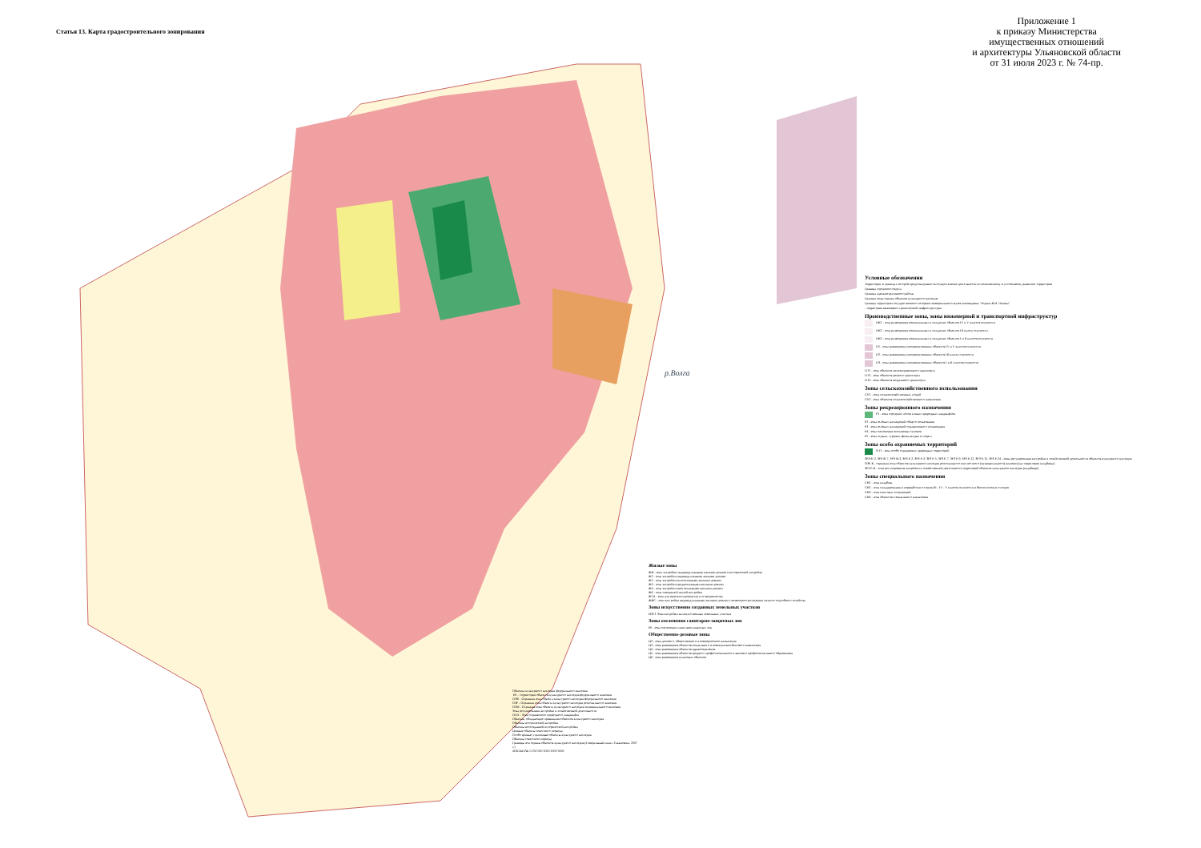Статья 13. Карта градостроительного зонирования
Приложение 1
к приказу Министерства
имущественных отношений
и архитектуры Ульяновской области
от 31 июля 2023 г. № 74-пр.
р.Волга
Условные обозначения
Территория, в границах которой предусматривается осуществление деятельности по комплексному и устойчивому развитию территории
Граница городского округа
Граница административного района
Граница зоны охраны объектов культурного наследия
Граница территории государственного историко-мемориального музея-заповедника "Родина В.И. Ленина"
- территория инженерно-транспортной инфраструктуры
Производственные зоны, зоны инженерной и транспортной инфраструктур
ПК1 - зона размещения коммунальных и складских объектов IV и V классов опасности
ПК2 - зона размещения коммунальных и складских объектов III класса опасности
ПК3 - зона размещения коммунальных и складских объектов I и II классов опасности
П1 - зона размещения производственных объектов IV и V классов опасности
П2 - зона размещения производственных объектов III класса опасности
П3 - зона размещения производственных объектов I и II классов опасности
ПТ1 - зона объектов железнодорожного транспорта
ПТ2 - зона объектов речного транспорта
ПТ3 - зона объектов воздушного транспорта
Зоны сельскохозяйственного использования
СХ1 - зона сельскохозяйственных угодий
СХ2 - зона объектов сельскохозяйственного назначения
Зоны рекреационного назначения
Р1 - зона городских лесов и иных природных ландшафтов
Р2 - зона зелёных насаждений общего пользования
Р3 - зона зелёных насаждений ограниченного пользования
Р4 - зона озеленения оползневых склонов
Р5 - зона отдыха, туризма, физкультуры и спорта
Зоны особо охраняемых территорий
ОТ1 - зона особо охраняемых природных территорий
ЗРЗ Ф-2, ЗРЗ Ф-7, ЗРЗ Ф-3, ЗРЗ Р-2, ЗРЗ Р-3, ЗРЗ Р-5, ЗРЗ Р-7, ЗРЗ Р-9, ЗРЗ Р-12, ЗРЗ Р-15, ЗРЗ Р-24 - зоны регулирования застройки и хозяйственной деятельности объектов культурного наследия
ОЗР-К - охранная зона объектов культурного наследия регионального или местного (муниципального) значения (на территории кладбища)
ЗРЗ Р-К - зона регулирования застройки и хозяйственной деятельности территорий объектов культурного наследия (кладбище)
Зоны специального назначения
СН1 - зона кладбищ
СН2 - зона складирования и переработки отходов III - IV - V классов опасности и биологических отходов
СН3 - зона очистных сооружений
СН4 - зона объектов специального назначения
Жилые зоны
ЖИ - зона застройки индивидуальными жилыми домами в исторической застройке
Ж1 - зона застройки индивидуальными жилыми домами
Ж2 - зона застройки малоэтажными жилыми домами
Ж3 - зона застройки среднеэтажными жилыми домами
Ж4 - зона застройки многоэтажными жилыми домами
Ж6 - зона смешанной жилой застройки
Ж7Д - зона для ведения садоводства и огородничества
ЖВС - зона застройки индивидуальными жилыми домами с возможностью ведения личного подсобного хозяйства
Зоны искусственно созданных земельных участков
ИЗУ1 Зона застройки на искусственных земельных участках
Зоны озеленения санитарно-защитных зон
Р6 - зона озеленения санитарно-защитных зон
Общественно-деловые зоны
Ц2 - зона делового, общественного и коммерческого назначения
Ц3 - зона размещения объектов социального и коммунально-бытового назначения
Ц4 - зона размещения объектов здравоохранения
Ц5 - зона размещения объектов среднего профессионального и высшего профессионального образования
Ц6 - зона размещения культовых объектов
Объекты культурного наследия федерального значения
ТФ - Территории объектов культурного наследия федерального значения
ОЗФ - Охранная зона объекта культурного наследия федерального значения
ОЗР - Охранная зона объекта культурного наследия регионального значения
ОЗМ - Охранная зона объекта культурного наследия муниципального значения
Зона регулирования застройки и хозяйственной деятельности
ОПЛ - Зона охраняемого природного ландшафта
Объекты, обладающие признаками объектов культурного наследия
Объекты исторической застройки
Объекты воссозданной исторической застройки
Ценные объекты советского периода
Особо ценные утраченные объекты культурного наследия
Объекты советского периода
Границы зон охраны объектов культурного наследия (Генеральный план г.Ульяновска, 2007 г.)
МАСШТАБ 0 250 500 1000 2000 3000